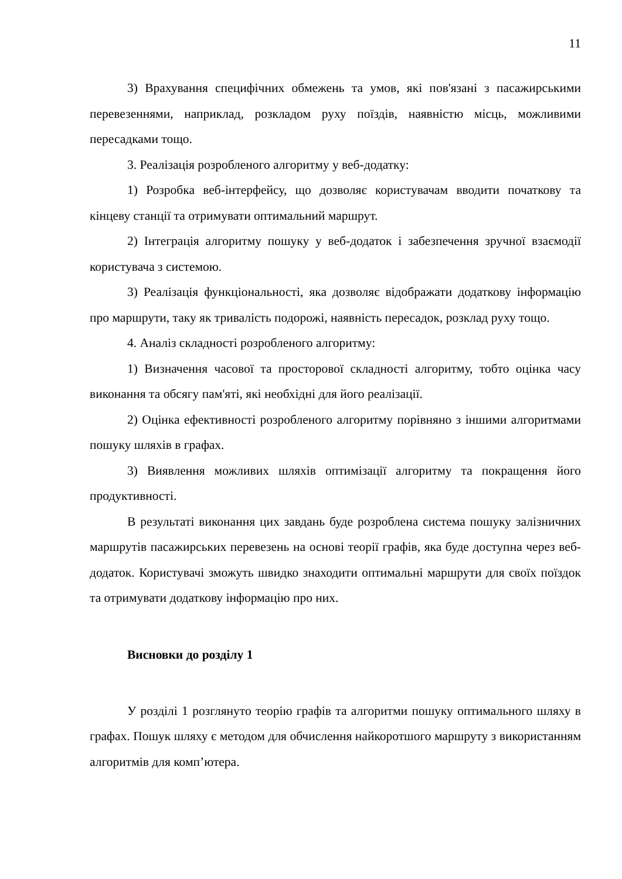11
3) Врахування специфічних обмежень та умов, які пов'язані з пасажирськими перевезеннями, наприклад, розкладом руху поїздів, наявністю місць, можливими пересадками тощо.
3. Реалізація розробленого алгоритму у веб-додатку:
1) Розробка веб-інтерфейсу, що дозволяє користувачам вводити початкову та кінцеву станції та отримувати оптимальний маршрут.
2) Інтеграція алгоритму пошуку у веб-додаток і забезпечення зручної взаємодії користувача з системою.
3) Реалізація функціональності, яка дозволяє відображати додаткову інформацію про маршрути, таку як тривалість подорожі, наявність пересадок, розклад руху тощо.
4. Аналіз складності розробленого алгоритму:
1) Визначення часової та просторової складності алгоритму, тобто оцінка часу виконання та обсягу пам'яті, які необхідні для його реалізації.
2) Оцінка ефективності розробленого алгоритму порівняно з іншими алгоритмами пошуку шляхів в графах.
3) Виявлення можливих шляхів оптимізації алгоритму та покращення його продуктивності.
В результаті виконання цих завдань буде розроблена система пошуку залізничних маршрутів пасажирських перевезень на основі теорії графів, яка буде доступна через веб-додаток. Користувачі зможуть швидко знаходити оптимальні маршрути для своїх поїздок та отримувати додаткову інформацію про них.
Висновки до розділу 1
У розділі 1 розглянуто теорію графів та алгоритми пошуку оптимального шляху в графах. Пошук шляху є методом для обчислення найкоротшого маршруту з використанням алгоритмів для комп’ютера.